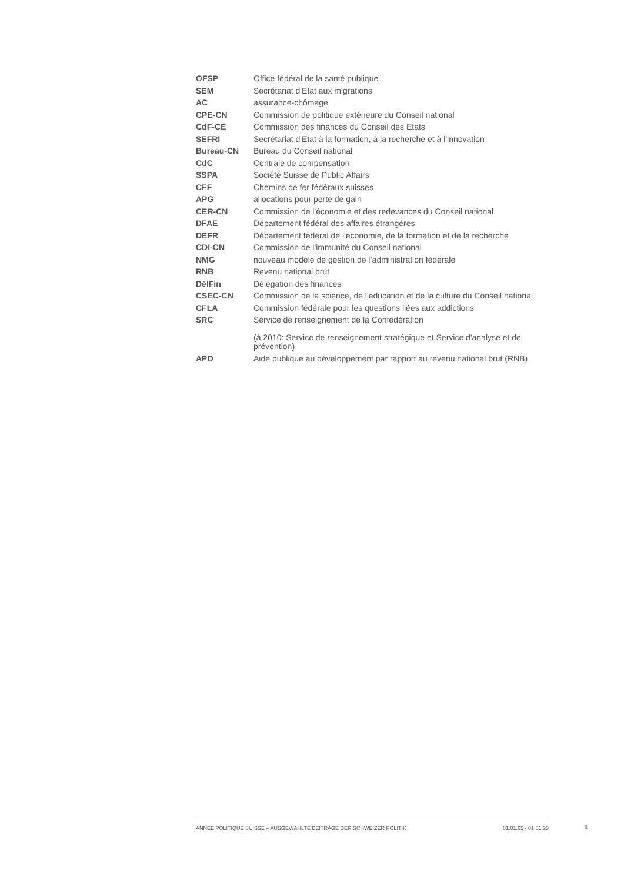| OFSP | Office fédéral de la santé publique |
| SEM | Secrétariat d'Etat aux migrations |
| AC | assurance-chômage |
| CPE-CN | Commission de politique extérieure du Conseil national |
| CdF-CE | Commission des finances du Conseil des Etats |
| SEFRI | Secrétariat d'Etat à la formation, à la recherche et à l'innovation |
| Bureau-CN | Bureau du Conseil national |
| CdC | Centrale de compensation |
| SSPA | Société Suisse de Public Affairs |
| CFF | Chemins de fer fédéraux suisses |
| APG | allocations pour perte de gain |
| CER-CN | Commission de l'économie et des redevances du Conseil national |
| DFAE | Département fédéral des affaires étrangères |
| DEFR | Département fédéral de l'économie, de la formation et de la recherche |
| CDI-CN | Commission de l'immunité du Conseil national |
| NMG | nouveau modèle de gestion de l’administration fédérale |
| RNB | Revenu national brut |
| DélFin | Délégation des finances |
| CSEC-CN | Commission de la science, de l'éducation et de la culture du Conseil national |
| CFLA | Commission fédérale pour les questions liées aux addictions |
| SRC | Service de renseignement de la Confédération (à 2010: Service de renseignement stratégique et Service d'analyse et de prévention) |
| APD | Aide publique au développement par rapport au revenu national brut (RNB) |
ANNÉE POLITIQUE SUISSE – AUSGEWÄHLTE BEITRÄGE DER SCHWEIZER POLITIK 01.01.65 - 01.01.23
1